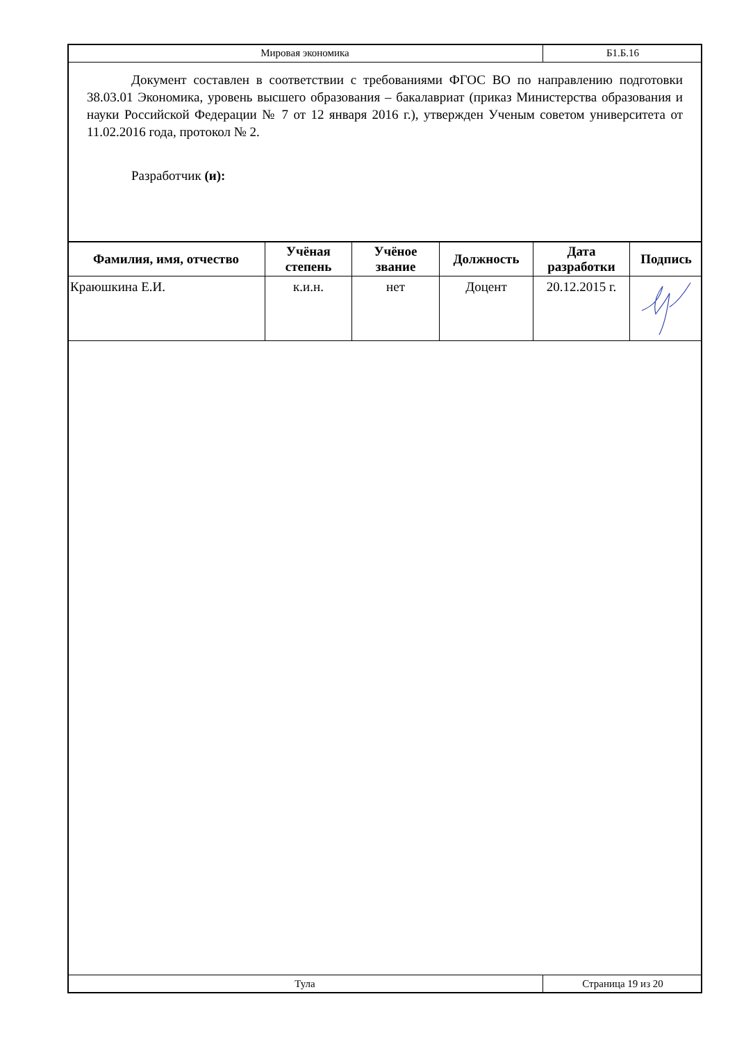Мировая экономика Б1.Б.16
Документ составлен в соответствии с требованиями ФГОС ВО по направлению подготовки 38.03.01 Экономика, уровень высшего образования – бакалавриат (приказ Министерства образования и науки Российской Федерации № 7 от 12 января 2016 г.), утвержден Ученым советом университета от 11.02.2016 года, протокол № 2.
Разработчик (и):
| Фамилия, имя, отчество | Учёная степень | Учёное звание | Должность | Дата разработки | Подпись |
| --- | --- | --- | --- | --- | --- |
| Краюшкина Е.И. | к.и.н. | нет | Доцент | 20.12.2015 г. | |
Тула Страница 19 из 20